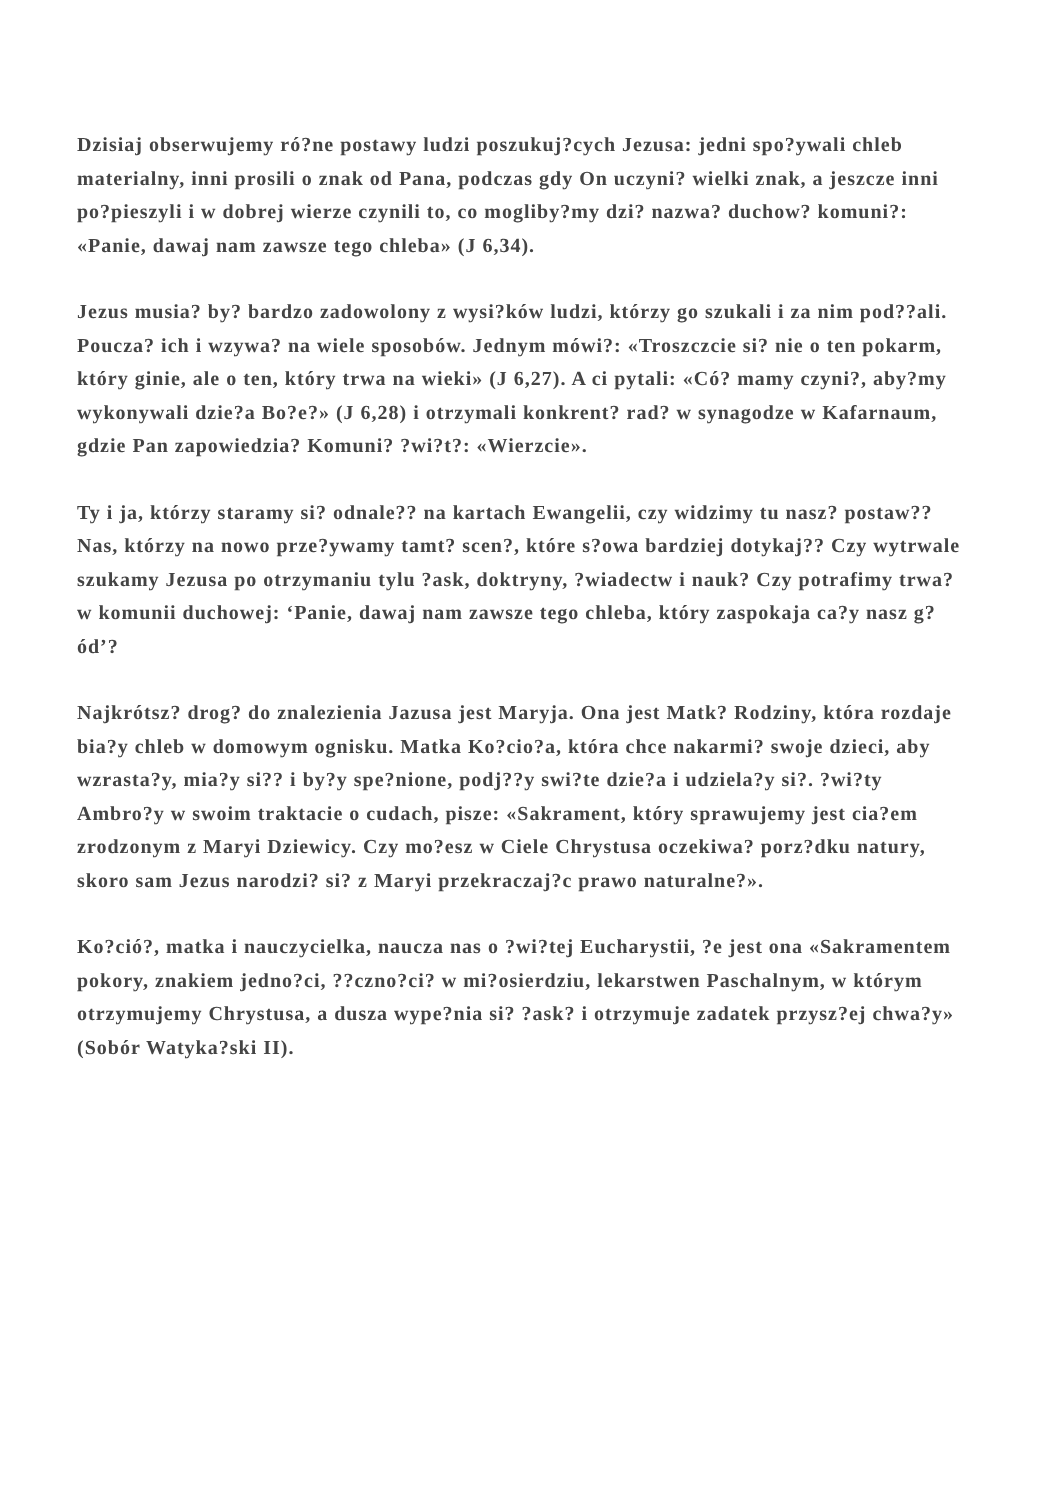Dzisiaj obserwujemy ró?ne postawy ludzi poszukuj?cych Jezusa: jedni spo?ywali chleb materialny, inni prosili o znak od Pana, podczas gdy On uczyni? wielki znak, a jeszcze inni po?pieszyli i w dobrej wierze czynili to, co mogliby?my dzi? nazwa? duchow? komuni?: «Panie, dawaj nam zawsze tego chleba» (J 6,34).
Jezus musia? by? bardzo zadowolony z wysi?ków ludzi, którzy go szukali i za nim pod??ali. Poucza? ich i wzywa? na wiele sposobów. Jednym mówi?: «Troszczcie si? nie o ten pokarm, który ginie, ale o ten, który trwa na wieki» (J 6,27). A ci pytali: «Có? mamy czyni?, aby?my wykonywali dzie?a Bo?e?» (J 6,28) i otrzymali konkrent? rad? w synagodze w Kafarnaum, gdzie Pan zapowiedzia? Komuni? ?wi?t?: «Wierzcie».
Ty i ja, którzy staramy si? odnale?? na kartach Ewangelii, czy widzimy tu nasz? postaw?? Nas, którzy na nowo prze?ywamy tamt? scen?, które s?owa bardziej dotykaj?? Czy wytrwale szukamy Jezusa po otrzymaniu tylu ?ask, doktryny, ?wiadectw i nauk? Czy potrafimy trwa? w komunii duchowej: ‘Panie, dawaj nam zawsze tego chleba, który zaspokaja ca?y nasz g?ód’?
Najkrótsz? drog? do znalezienia Jazusa jest Maryja. Ona jest Matk? Rodziny, która rozdaje bia?y chleb w domowym ognisku. Matka Ko?cio?a, która chce nakarmi? swoje dzieci, aby wzrasta?y, mia?y si?? i by?y spe?nione, podj??y swi?te dzie?a i udziela?y si?. ?wi?ty Ambro?y w swoim traktacie o cudach, pisze: «Sakrament, który sprawujemy jest cia?em zrodzonym z Maryi Dziewicy. Czy mo?esz w Ciele Chrystusa oczekiwa? porz?dku natury, skoro sam Jezus narodzi? si? z Maryi przekraczaj?c prawo naturalne?».
Ko?ció?, matka i nauczycielka, naucza nas o ?wi?tej Eucharystii, ?e jest ona «Sakramentem pokory, znakiem jedno?ci, ??czno?ci? w mi?osierdziu, lekarstwen Paschalnym, w którym otrzymujemy Chrystusa, a dusza wype?nia si? ?ask? i otrzymuje zadatek przysz?ej chwa?y» (Sobór Watyka?ski II).